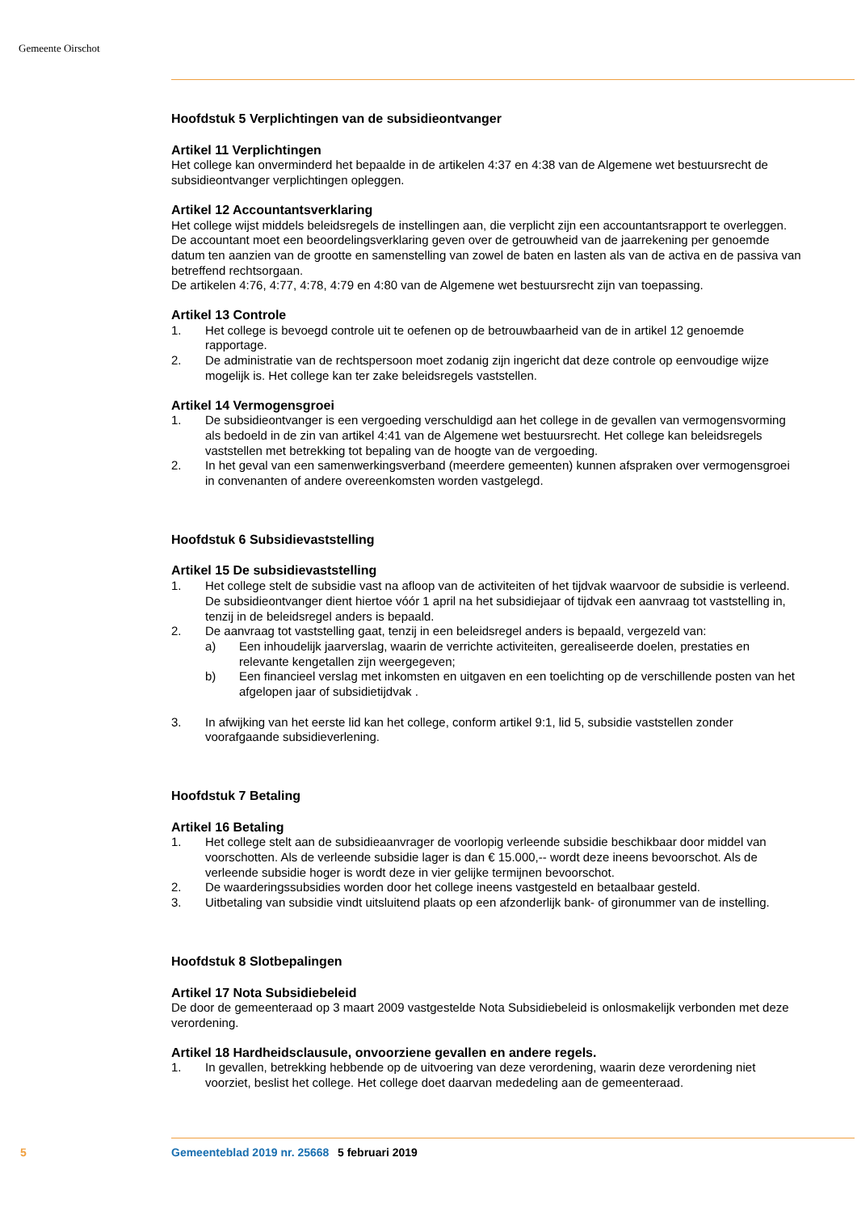Gemeente Oirschot
Hoofdstuk 5 Verplichtingen van de subsidieontvanger
Artikel 11 Verplichtingen
Het college kan onverminderd het bepaalde in de artikelen 4:37 en 4:38 van de Algemene wet bestuursrecht de subsidieontvanger verplichtingen opleggen.
Artikel 12 Accountantsverklaring
Het college wijst middels beleidsregels de instellingen aan, die verplicht zijn een accountantsrapport te overleggen. De accountant moet een beoordelingsverklaring geven over de getrouwheid van de jaarrekening per genoemde datum ten aanzien van de grootte en samenstelling van zowel de baten en lasten als van de activa en de passiva van betreffend rechtsorgaan.
De artikelen 4:76, 4:77, 4:78, 4:79 en 4:80 van de Algemene wet bestuursrecht zijn van toepassing.
Artikel 13 Controle
1. Het college is bevoegd controle uit te oefenen op de betrouwbaarheid van de in artikel 12 genoemde rapportage.
2. De administratie van de rechtspersoon moet zodanig zijn ingericht dat deze controle op eenvoudige wijze mogelijk is. Het college kan ter zake beleidsregels vaststellen.
Artikel 14 Vermogensgroei
1. De subsidieontvanger is een vergoeding verschuldigd aan het college in de gevallen van vermogensvorming als bedoeld in de zin van artikel 4:41 van de Algemene wet bestuursrecht. Het college kan beleidsregels vaststellen met betrekking tot bepaling van de hoogte van de vergoeding.
2. In het geval van een samenwerkingsverband (meerdere gemeenten) kunnen afspraken over vermogensgroei in convenanten of andere overeenkomsten worden vastgelegd.
Hoofdstuk 6 Subsidievaststelling
Artikel 15 De subsidievaststelling
1. Het college stelt de subsidie vast na afloop van de activiteiten of het tijdvak waarvoor de subsidie is verleend. De subsidieontvanger dient hiertoe vóór 1 april na het subsidiejaar of tijdvak een aanvraag tot vaststelling in, tenzij in de beleidsregel anders is bepaald.
2. De aanvraag tot vaststelling gaat, tenzij in een beleidsregel anders is bepaald, vergezeld van:
a) Een inhoudelijk jaarverslag, waarin de verrichte activiteiten, gerealiseerde doelen, prestaties en relevante kengetallen zijn weergegeven;
b) Een financieel verslag met inkomsten en uitgaven en een toelichting op de verschillende posten van het afgelopen jaar of subsidietijdvak .
3. In afwijking van het eerste lid kan het college, conform artikel 9:1, lid 5, subsidie vaststellen zonder voorafgaande subsidieverlening.
Hoofdstuk 7 Betaling
Artikel 16 Betaling
1. Het college stelt aan de subsidieaanvrager de voorlopig verleende subsidie beschikbaar door middel van voorschotten. Als de verleende subsidie lager is dan € 15.000,-- wordt deze ineens bevoorschot. Als de verleende subsidie hoger is wordt deze in vier gelijke termijnen bevoorschot.
2. De waarderingssubsidies worden door het college ineens vastgesteld en betaalbaar gesteld.
3. Uitbetaling van subsidie vindt uitsluitend plaats op een afzonderlijk bank- of gironummer van de instelling.
Hoofdstuk 8 Slotbepalingen
Artikel 17 Nota Subsidiebeleid
De door de gemeenteraad op 3 maart 2009 vastgestelde Nota Subsidiebeleid is onlosmakelijk verbonden met deze verordening.
Artikel 18 Hardheidsclausule, onvoorziene gevallen en andere regels.
1. In gevallen, betrekking hebbende op de uitvoering van deze verordening, waarin deze verordening niet voorziet, beslist het college. Het college doet daarvan mededeling aan de gemeenteraad.
5 Gemeenteblad 2019 nr. 25668 5 februari 2019